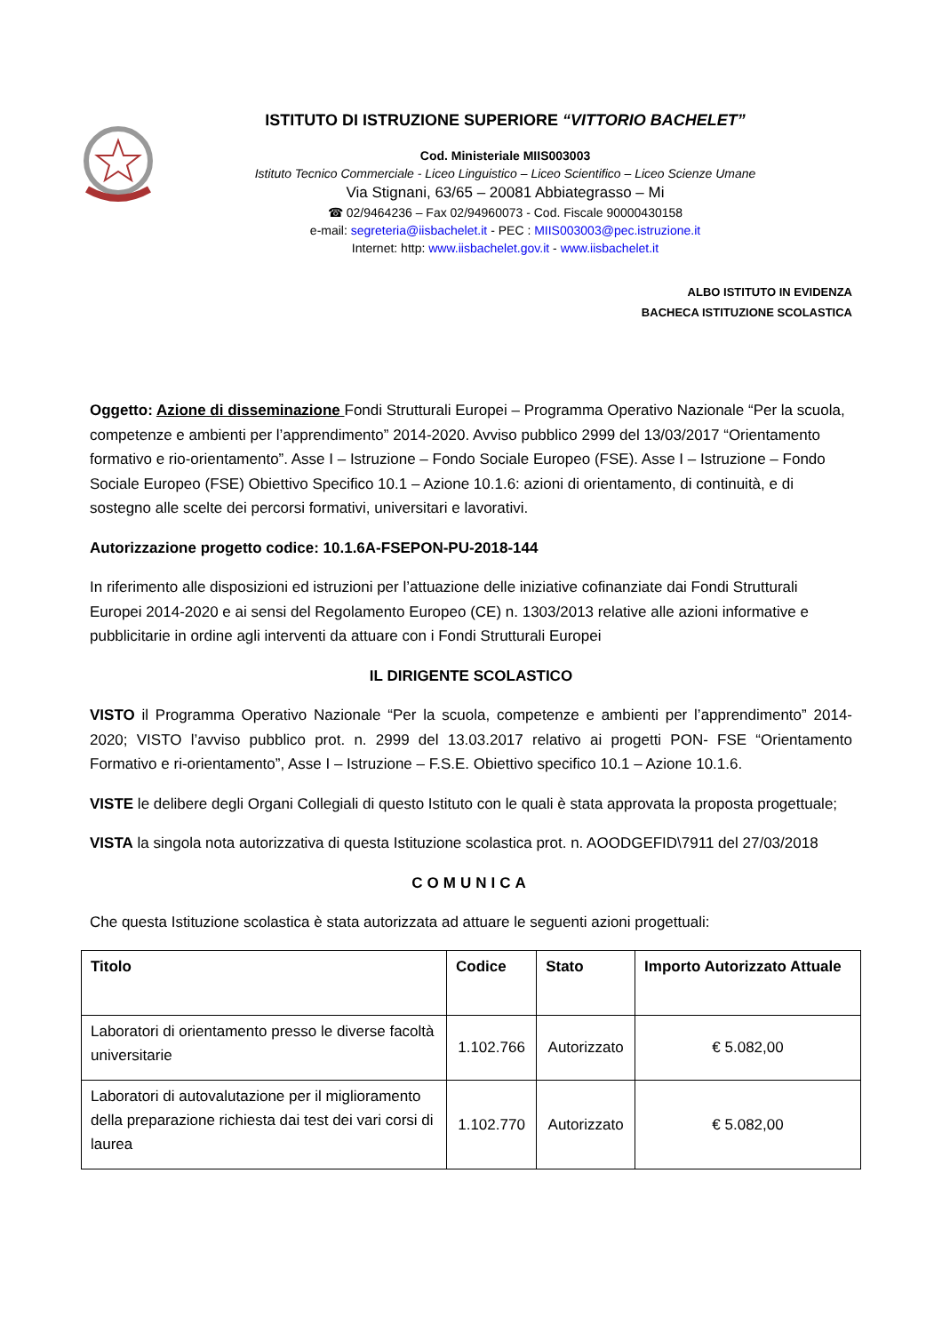ISTITUTO DI ISTRUZIONE SUPERIORE “VITTORIO BACHELET”
Cod. Ministeriale MIIS003003
Istituto Tecnico Commerciale - Liceo Linguistico – Liceo Scientifico – Liceo Scienze Umane
Via Stignani, 63/65 – 20081 Abbiategrasso – Mi
☎ 02/9464236 – Fax 02/94960073 - Cod. Fiscale 90000430158
e-mail: segreteria@iisbachelet.it - PEC : MIIS003003@pec.istruzione.it
Internet: http: www.iisbachelet.gov.it - www.iisbachelet.it
ALBO ISTITUTO IN EVIDENZA
BACHECA ISTITUZIONE SCOLASTICA
Oggetto: Azione di disseminazione Fondi Strutturali Europei – Programma Operativo Nazionale “Per la scuola, competenze e ambienti per l’apprendimento” 2014-2020. Avviso pubblico 2999 del 13/03/2017 “Orientamento formativo e rio-orientamento”. Asse I – Istruzione – Fondo Sociale Europeo (FSE). Asse I – Istruzione – Fondo Sociale Europeo (FSE) Obiettivo Specifico 10.1 – Azione 10.1.6: azioni di orientamento, di continuità, e di sostegno alle scelte dei percorsi formativi, universitari e lavorativi.
Autorizzazione progetto codice: 10.1.6A-FSEPON-PU-2018-144
In riferimento alle disposizioni ed istruzioni per l’attuazione delle iniziative cofinanziate dai Fondi Strutturali Europei 2014-2020 e ai sensi del Regolamento Europeo (CE) n. 1303/2013 relative alle azioni informative e pubblicitarie in ordine agli interventi da attuare con i Fondi Strutturali Europei
IL DIRIGENTE SCOLASTICO
VISTO il Programma Operativo Nazionale “Per la scuola, competenze e ambienti per l’apprendimento” 2014-2020; VISTO l’avviso pubblico prot. n. 2999 del 13.03.2017 relativo ai progetti PON- FSE “Orientamento Formativo e ri-orientamento”, Asse I – Istruzione – F.S.E. Obiettivo specifico 10.1 – Azione 10.1.6.
VISTE le delibere degli Organi Collegiali di questo Istituto con le quali è stata approvata la proposta progettuale;
VISTA la singola nota autorizzativa di questa Istituzione scolastica prot. n. AOODGEFID\7911 del 27/03/2018
COMUNICA
Che questa Istituzione scolastica è stata autorizzata ad attuare le seguenti azioni progettuali:
| Titolo | Codice | Stato | Importo Autorizzato Attuale |
| --- | --- | --- | --- |
| Laboratori di orientamento presso le diverse facoltà universitarie | 1.102.766 | Autorizzato | € 5.082,00 |
| Laboratori di autovalutazione per il miglioramento della preparazione richiesta dai test dei vari corsi di laurea | 1.102.770 | Autorizzato | € 5.082,00 |